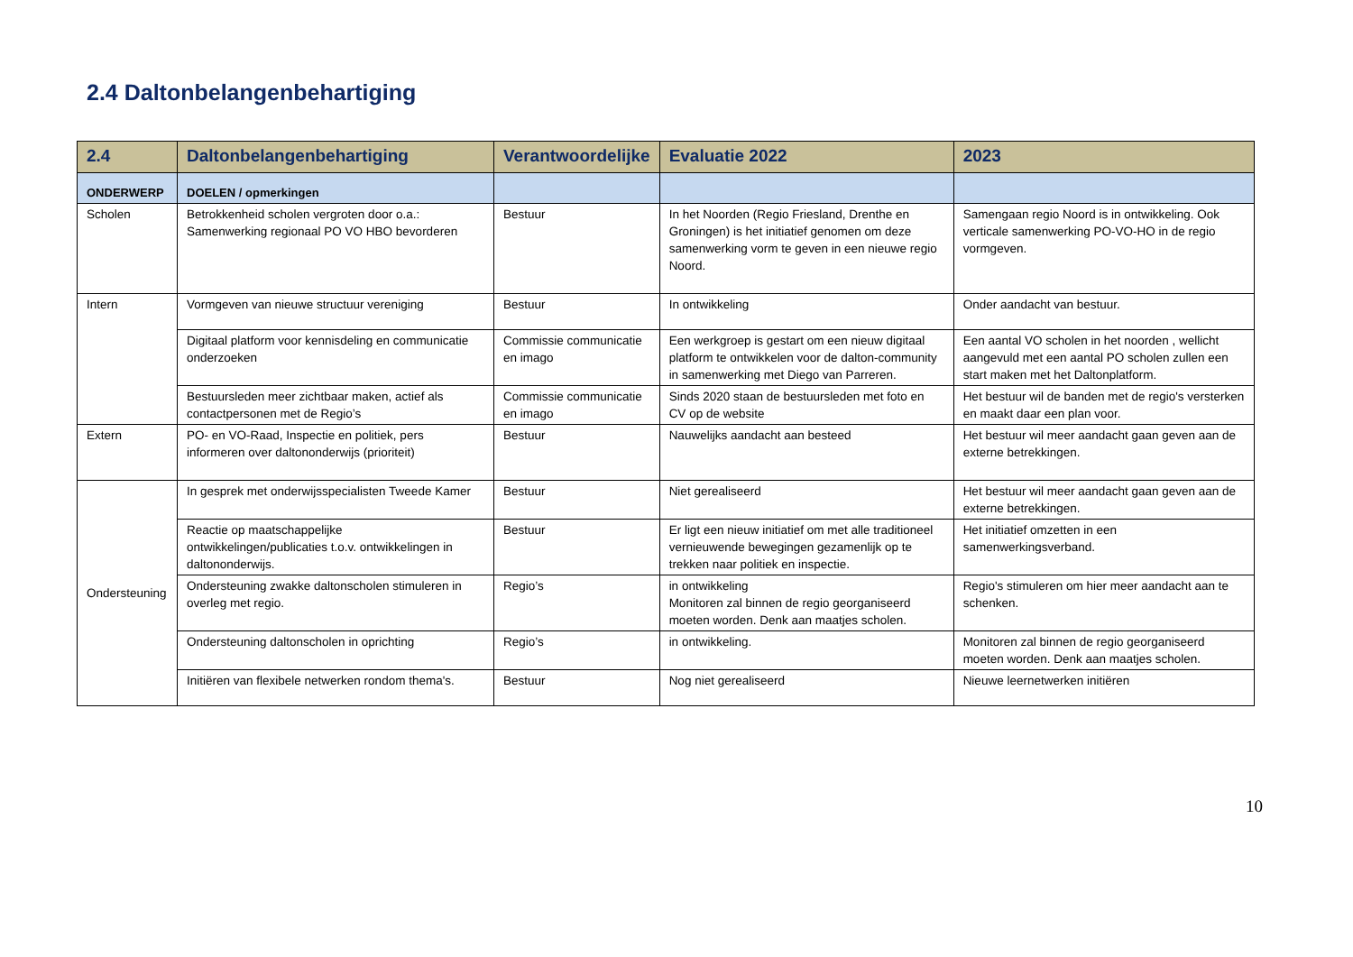2.4 Daltonbelangenbehartiging
| 2.4 | Daltonbelangenbehartiging | Verantwoordelijke | Evaluatie 2022 | 2023 |
| --- | --- | --- | --- | --- |
| ONDERWERP | DOELEN / opmerkingen | | | |
| Scholen | Betrokkenheid scholen vergroten door o.a.: Samenwerking regionaal PO VO HBO bevorderen | Bestuur | In het Noorden (Regio Friesland, Drenthe en Groningen) is het initiatief genomen om deze samenwerking vorm te geven in een nieuwe regio Noord. | Samengaan regio Noord is in ontwikkeling. Ook verticale samenwerking PO-VO-HO in de regio vormgeven. |
| Intern | Vormgeven van nieuwe structuur vereniging | Bestuur | In ontwikkeling | Onder aandacht van bestuur. |
| | Digitaal platform voor kennisdeling en communicatie onderzoeken | Commissie communicatie en imago | Een werkgroep is gestart om een nieuw digitaal platform te ontwikkelen voor de dalton-community in samenwerking met Diego van Parreren. | Een aantal VO scholen in het noorden , wellicht aangevuld met een aantal PO scholen zullen een start maken met het Daltonplatform. |
| | Bestuursleden meer zichtbaar maken, actief als contactpersonen met de Regio’s | Commissie communicatie en imago | Sinds 2020 staan de bestuursleden met foto en CV op de website | Het bestuur wil de banden met de regio's versterken en maakt daar een plan voor. |
| Extern | PO- en VO-Raad, Inspectie en politiek, pers informeren over daltononderwijs (prioriteit) | Bestuur | Nauwelijks aandacht aan besteed | Het bestuur wil meer aandacht gaan geven aan de externe betrekkingen. |
| Ondersteuning | In gesprek met onderwijsspecialisten Tweede Kamer | Bestuur | Niet gerealiseerd | Het bestuur wil meer aandacht gaan geven aan de externe betrekkingen. |
| | Reactie op maatschappelijke ontwikkelingen/publicaties t.o.v. ontwikkelingen in daltononderwijs. | Bestuur | Er ligt een nieuw initiatief om met alle traditioneel vernieuwende bewegingen gezamenlijk op te trekken naar politiek en inspectie. | Het initiatief omzetten in een samenwerkingsverband. |
| | Ondersteuning zwakke daltonscholen stimuleren in overleg met regio. | Regio’s | in ontwikkeling Monitoren zal binnen de regio georganiseerd moeten worden. Denk aan maatjes scholen. | Regio's stimuleren om hier meer aandacht aan te schenken. |
| | Ondersteuning daltonscholen in oprichting | Regio’s | in ontwikkeling. | Monitoren zal binnen de regio georganiseerd moeten worden. Denk aan maatjes scholen. |
| | Initiëren van flexibele netwerken rondom thema's. | Bestuur | Nog niet gerealiseerd | Nieuwe leernetwerken initiëren |
10